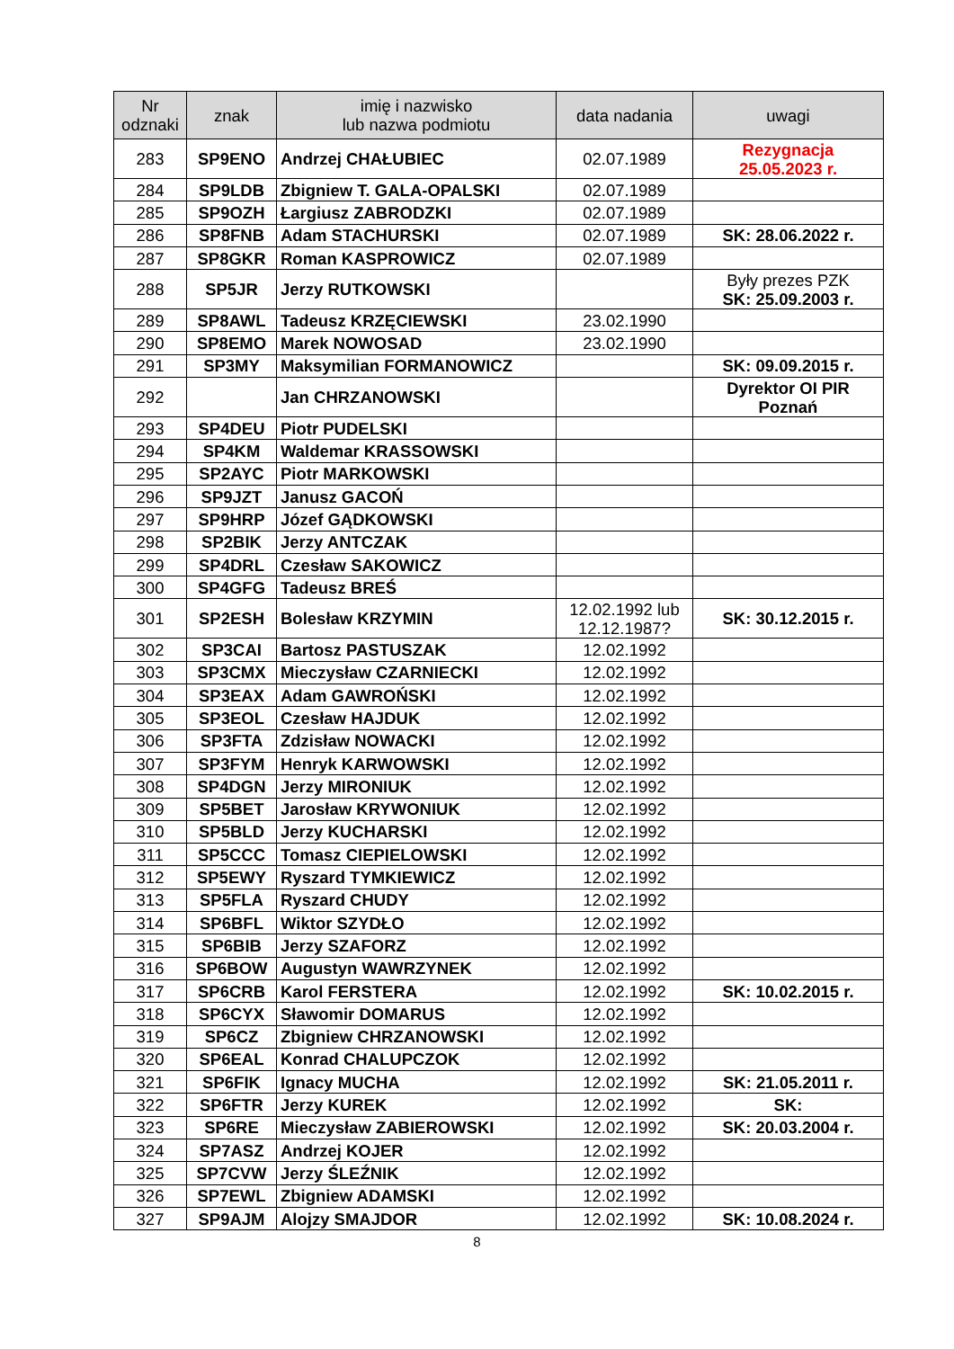| Nr odznaki | znak | imię i nazwisko lub nazwa podmiotu | data nadania | uwagi |
| --- | --- | --- | --- | --- |
| 283 | SP9ENO | Andrzej CHAŁUBIEC | 02.07.1989 | Rezygnacja 25.05.2023 r. |
| 284 | SP9LDB | Zbigniew T. GALA-OPALSKI | 02.07.1989 | |
| 285 | SP9OZH | Łargiusz ZABRODZKI | 02.07.1989 | |
| 286 | SP8FNB | Adam STACHURSKI | 02.07.1989 | SK: 28.06.2022 r. |
| 287 | SP8GKR | Roman KASPROWICZ | 02.07.1989 | |
| 288 | SP5JR | Jerzy RUTKOWSKI | | Były prezes PZK SK: 25.09.2003 r. |
| 289 | SP8AWL | Tadeusz KRZĘCIEWSKI | 23.02.1990 | |
| 290 | SP8EMO | Marek NOWOSAD | 23.02.1990 | |
| 291 | SP3MY | Maksymilian FORMANOWICZ | | SK: 09.09.2015 r. |
| 292 | | Jan CHRZANOWSKI | | Dyrektor OI PIR Poznań |
| 293 | SP4DEU | Piotr PUDELSKI | | |
| 294 | SP4KM | Waldemar KRASSOWSKI | | |
| 295 | SP2AYC | Piotr MARKOWSKI | | |
| 296 | SP9JZT | Janusz GACOŃ | | |
| 297 | SP9HRP | Józef GĄDKOWSKI | | |
| 298 | SP2BIK | Jerzy ANTCZAK | | |
| 299 | SP4DRL | Czesław SAKOWICZ | | |
| 300 | SP4GFG | Tadeusz BREŚ | | |
| 301 | SP2ESH | Bolesław KRZYMIN | 12.02.1992 lub 12.12.1987? | SK: 30.12.2015 r. |
| 302 | SP3CAI | Bartosz PASTUSZAK | 12.02.1992 | |
| 303 | SP3CMX | Mieczysław CZARNIECKI | 12.02.1992 | |
| 304 | SP3EAX | Adam GAWROŃSKI | 12.02.1992 | |
| 305 | SP3EOL | Czesław HAJDUK | 12.02.1992 | |
| 306 | SP3FTA | Zdzisław NOWACKI | 12.02.1992 | |
| 307 | SP3FYM | Henryk KARWOWSKI | 12.02.1992 | |
| 308 | SP4DGN | Jerzy MIRONIUK | 12.02.1992 | |
| 309 | SP5BET | Jarosław KRYWONIUK | 12.02.1992 | |
| 310 | SP5BLD | Jerzy KUCHARSKI | 12.02.1992 | |
| 311 | SP5CCC | Tomasz CIEPIELOWSKI | 12.02.1992 | |
| 312 | SP5EWY | Ryszard TYMKIEWICZ | 12.02.1992 | |
| 313 | SP5FLA | Ryszard CHUDY | 12.02.1992 | |
| 314 | SP6BFL | Wiktor SZYDŁO | 12.02.1992 | |
| 315 | SP6BIB | Jerzy SZAFORZ | 12.02.1992 | |
| 316 | SP6BOW | Augustyn WAWRZYNEK | 12.02.1992 | |
| 317 | SP6CRB | Karol FERSTERA | 12.02.1992 | SK: 10.02.2015 r. |
| 318 | SP6CYX | Sławomir DOMARUS | 12.02.1992 | |
| 319 | SP6CZ | Zbigniew CHRZANOWSKI | 12.02.1992 | |
| 320 | SP6EAL | Konrad CHALUPCZOK | 12.02.1992 | |
| 321 | SP6FIK | Ignacy MUCHA | 12.02.1992 | SK: 21.05.2011 r. |
| 322 | SP6FTR | Jerzy KUREK | 12.02.1992 | SK: |
| 323 | SP6RE | Mieczysław ZABIEROWSKI | 12.02.1992 | SK: 20.03.2004 r. |
| 324 | SP7ASZ | Andrzej KOJER | 12.02.1992 | |
| 325 | SP7CVW | Jerzy ŚLEŹNIK | 12.02.1992 | |
| 326 | SP7EWL | Zbigniew ADAMSKI | 12.02.1992 | |
| 327 | SP9AJM | Alojzy SMAJDOR | 12.02.1992 | SK: 10.08.2024 r. |
8